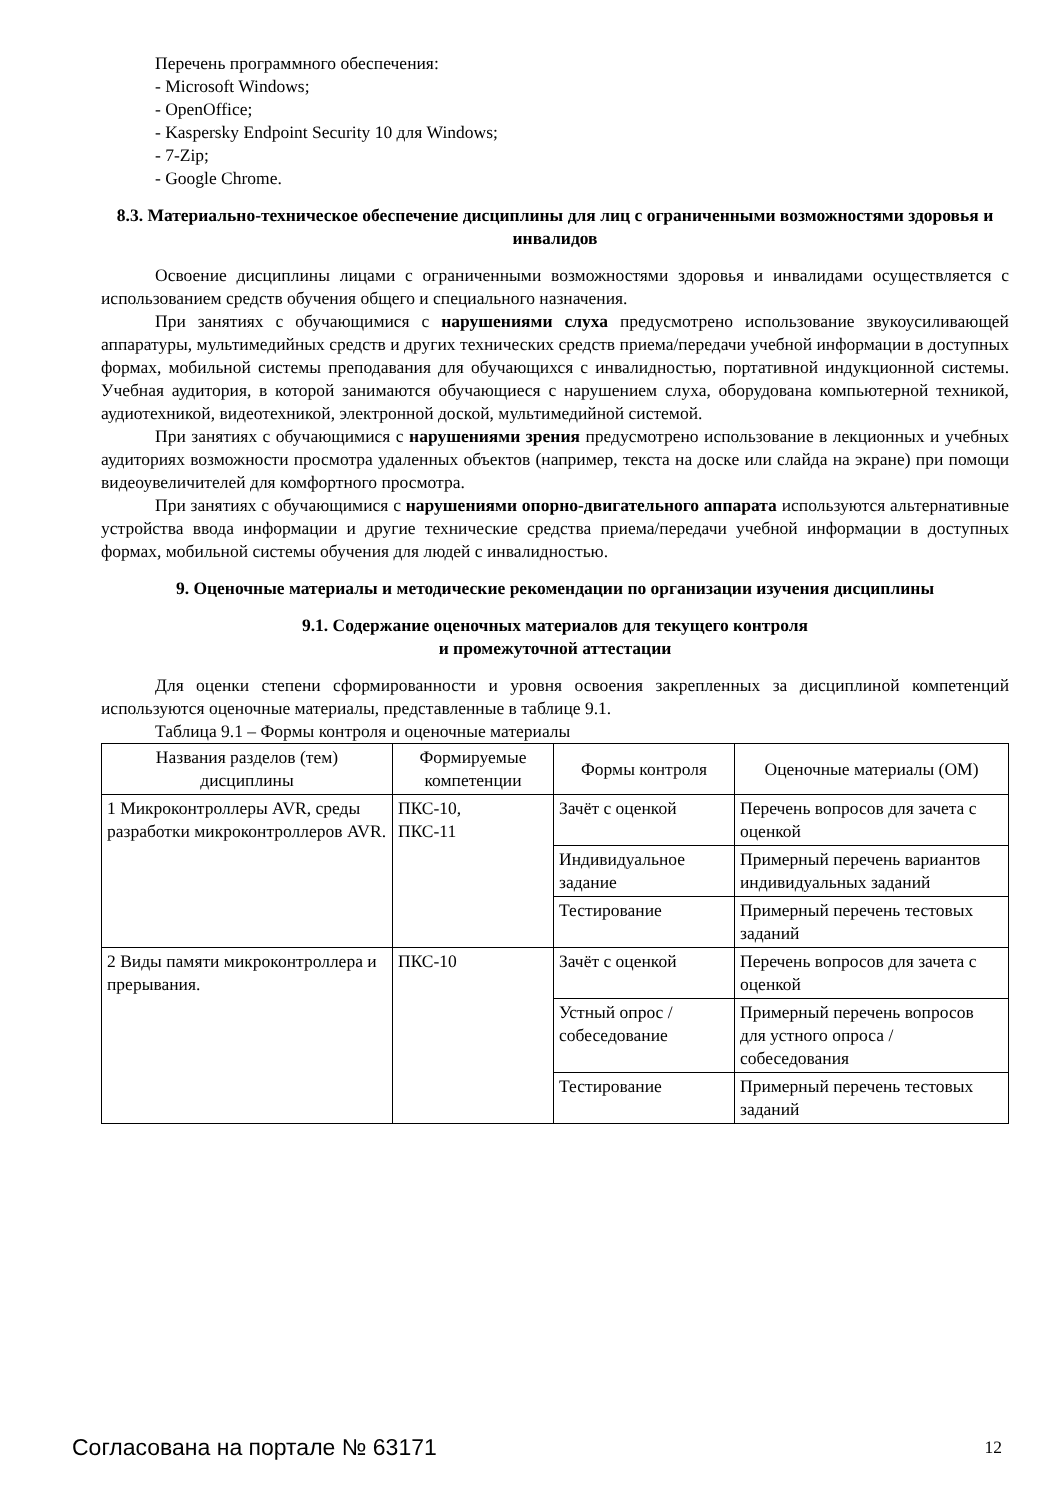Перечень программного обеспечения:
- Microsoft Windows;
- OpenOffice;
- Kaspersky Endpoint Security 10 для Windows;
- 7-Zip;
- Google Chrome.
8.3. Материально-техническое обеспечение дисциплины для лиц с ограниченными возможностями здоровья и инвалидов
Освоение дисциплины лицами с ограниченными возможностями здоровья и инвалидами осуществляется с использованием средств обучения общего и специального назначения.
При занятиях с обучающимися с нарушениями слуха предусмотрено использование звукоусиливающей аппаратуры, мультимедийных средств и других технических средств приема/передачи учебной информации в доступных формах, мобильной системы преподавания для обучающихся с инвалидностью, портативной индукционной системы. Учебная аудитория, в которой занимаются обучающиеся с нарушением слуха, оборудована компьютерной техникой, аудиотехникой, видеотехникой, электронной доской, мультимедийной системой.
При занятиях с обучающимися с нарушениями зрения предусмотрено использование в лекционных и учебных аудиториях возможности просмотра удаленных объектов (например, текста на доске или слайда на экране) при помощи видеоувеличителей для комфортного просмотра.
При занятиях с обучающимися с нарушениями опорно-двигательного аппарата используются альтернативные устройства ввода информации и другие технические средства приема/передачи учебной информации в доступных формах, мобильной системы обучения для людей с инвалидностью.
9. Оценочные материалы и методические рекомендации по организации изучения дисциплины
9.1. Содержание оценочных материалов для текущего контроля
и промежуточной аттестации
Для оценки степени сформированности и уровня освоения закрепленных за дисциплиной компетенций используются оценочные материалы, представленные в таблице 9.1.
Таблица 9.1 – Формы контроля и оценочные материалы
| Названия разделов (тем) дисциплины | Формируемые компетенции | Формы контроля | Оценочные материалы (ОМ) |
| --- | --- | --- | --- |
| 1 Микроконтроллеры AVR, среды разработки микроконтроллеров AVR. | ПКС-10, ПКС-11 | Зачёт с оценкой | Перечень вопросов для зачета с оценкой |
| | | Индивидуальное задание | Примерный перечень вариантов индивидуальных заданий |
| | | Тестирование | Примерный перечень тестовых заданий |
| 2 Виды памяти микроконтроллера и прерывания. | ПКС-10 | Зачёт с оценкой | Перечень вопросов для зачета с оценкой |
| | | Устный опрос / собеседование | Примерный перечень вопросов для устного опроса / собеседования |
| | | Тестирование | Примерный перечень тестовых заданий |
Согласована на портале № 63171 12